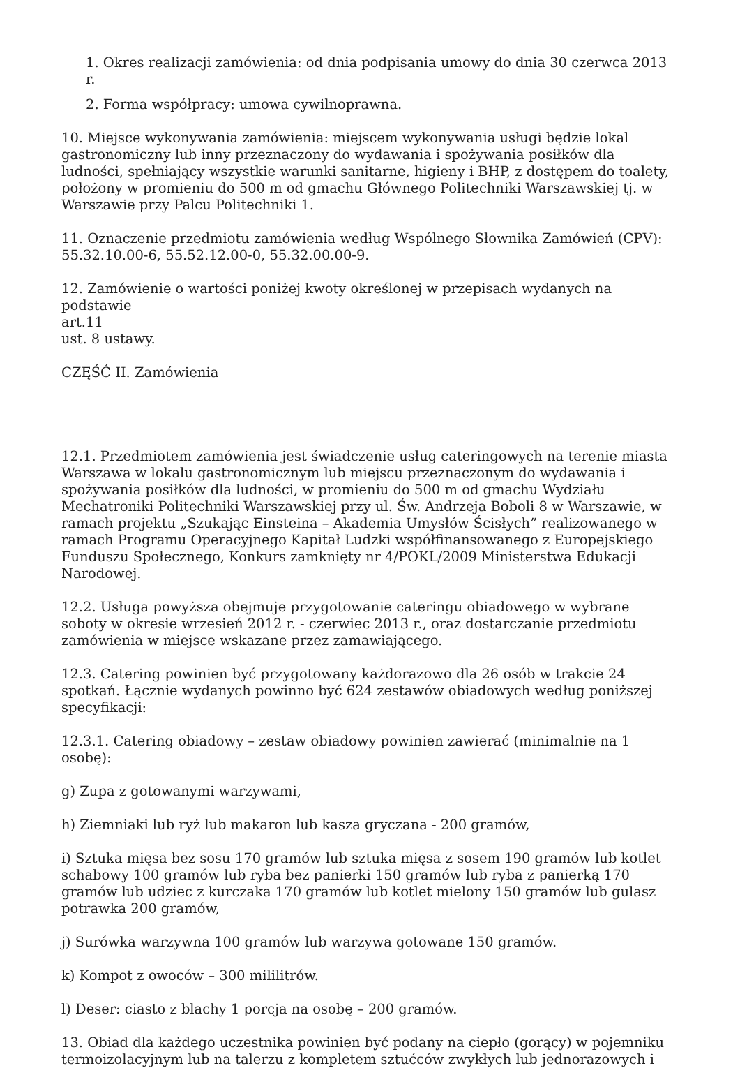1. Okres realizacji zamówienia: od dnia podpisania umowy do dnia 30 czerwca 2013 r.
2. Forma współpracy: umowa cywilnoprawna.
10. Miejsce wykonywania zamówienia: miejscem wykonywania usługi będzie lokal gastronomiczny lub inny przeznaczony do wydawania i spożywania posiłków dla ludności, spełniający wszystkie warunki sanitarne, higieny i BHP, z dostępem do toalety, położony w promieniu do 500 m od gmachu Głównego Politechniki Warszawskiej tj. w Warszawie przy Palcu Politechniki 1.
11. Oznaczenie przedmiotu zamówienia według Wspólnego Słownika Zamówień (CPV): 55.32.10.00-6, 55.52.12.00-0, 55.32.00.00-9.
12. Zamówienie o wartości poniżej kwoty określonej w przepisach wydanych na podstawie
art.11
ust. 8 ustawy.
CZĘŚĆ II. Zamówienia
12.1. Przedmiotem zamówienia jest świadczenie usług cateringowych na terenie miasta Warszawa w lokalu gastronomicznym lub miejscu przeznaczonym do wydawania i spożywania posiłków dla ludności, w promieniu do 500 m od gmachu Wydziału Mechatroniki Politechniki Warszawskiej przy ul. Św. Andrzeja Boboli 8 w Warszawie, w ramach projektu „Szukając Einsteina – Akademia Umysłów Ścisłych” realizowanego w ramach Programu Operacyjnego Kapitał Ludzki współfinansowanego z Europejskiego Funduszu Społecznego, Konkurs zamknięty nr 4/POKL/2009 Ministerstwa Edukacji Narodowej.
12.2. Usługa powyższa obejmuje przygotowanie cateringu obiadowego w wybrane soboty w okresie wrzesień 2012 r. - czerwiec 2013 r., oraz dostarczanie przedmiotu zamówienia w miejsce wskazane przez zamawiającego.
12.3. Catering powinien być przygotowany każdorazowo dla 26 osób w trakcie 24 spotkań. Łącznie wydanych powinno być 624 zestawów obiadowych według poniższej specyfikacji:
12.3.1. Catering obiadowy – zestaw obiadowy powinien zawierać (minimalnie na 1 osobę):
g) Zupa z gotowanymi warzywami,
h) Ziemniaki lub ryż lub makaron lub kasza gryczana - 200 gramów,
i) Sztuka mięsa bez sosu 170 gramów lub sztuka mięsa z sosem 190 gramów lub kotlet schabowy 100 gramów lub ryba bez panierki 150 gramów lub ryba z panierką 170 gramów lub udziec z kurczaka 170 gramów lub kotlet mielony 150 gramów lub gulasz potrawka 200 gramów,
j) Surówka warzywna 100 gramów lub warzywa gotowane 150 gramów.
k) Kompot z owoców – 300 mililitrów.
l) Deser: ciasto z blachy 1 porcja na osobę – 200 gramów.
13. Obiad dla każdego uczestnika powinien być podany na ciepło (gorący) w pojemniku termoizolacyjnym lub na talerzu z kompletem sztućców zwykłych lub jednorazowych i